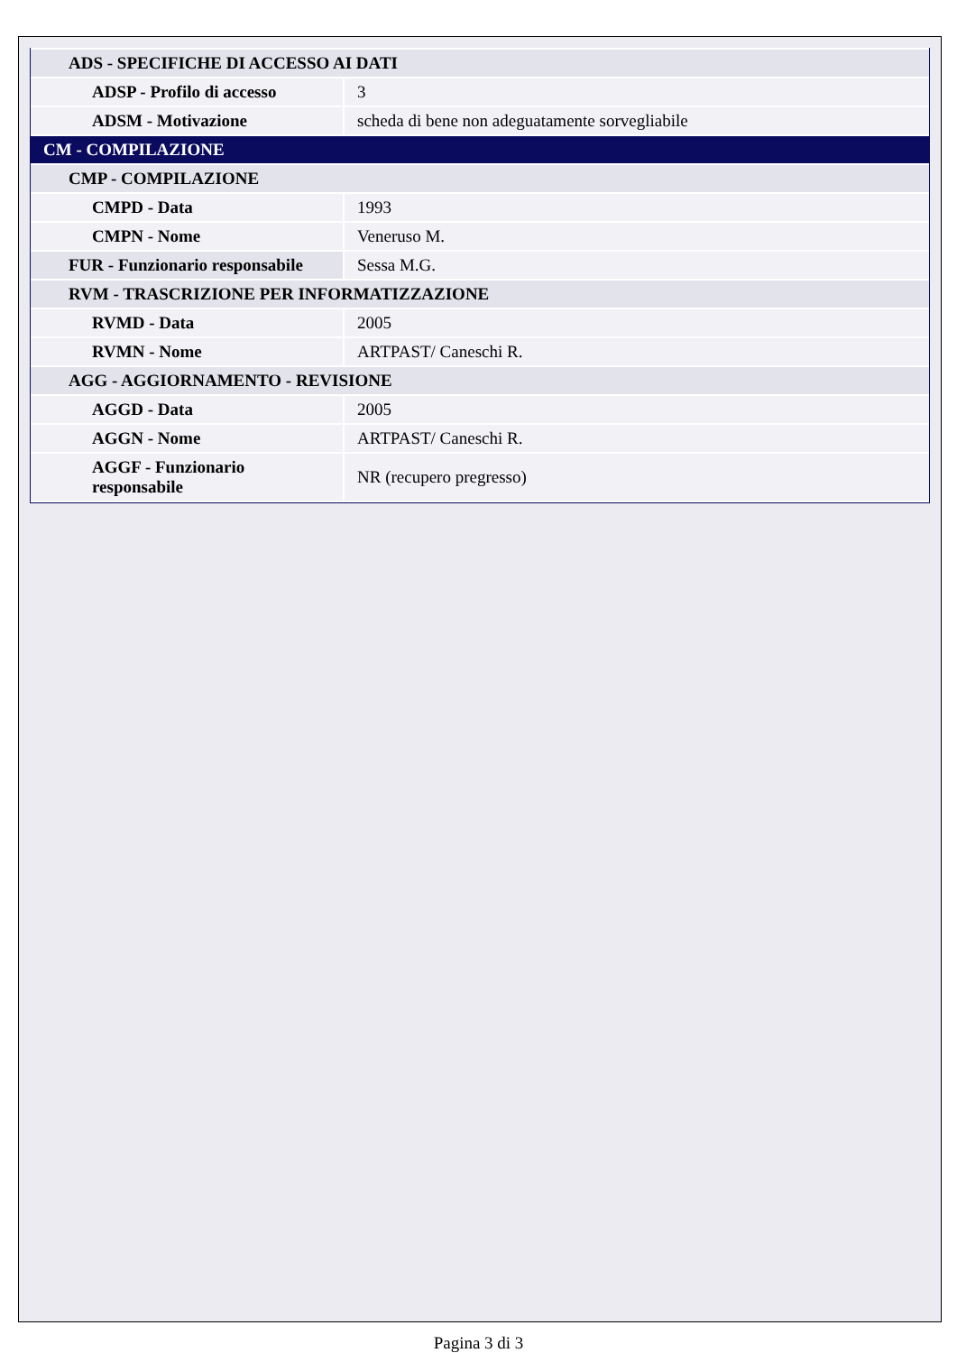| ADS - SPECIFICHE DI ACCESSO AI DATI | |
| ADSP - Profilo di accesso | 3 |
| ADSM - Motivazione | scheda di bene non adeguatamente sorvegliabile |
| CM - COMPILAZIONE | |
| CMP - COMPILAZIONE | |
| CMPD - Data | 1993 |
| CMPN - Nome | Veneruso M. |
| FUR - Funzionario responsabile | Sessa M.G. |
| RVM - TRASCRIZIONE PER INFORMATIZZAZIONE | |
| RVMD - Data | 2005 |
| RVMN - Nome | ARTPAST/ Caneschi R. |
| AGG - AGGIORNAMENTO - REVISIONE | |
| AGGD - Data | 2005 |
| AGGN - Nome | ARTPAST/ Caneschi R. |
| AGGF - Funzionario responsabile | NR (recupero pregresso) |
Pagina 3 di 3